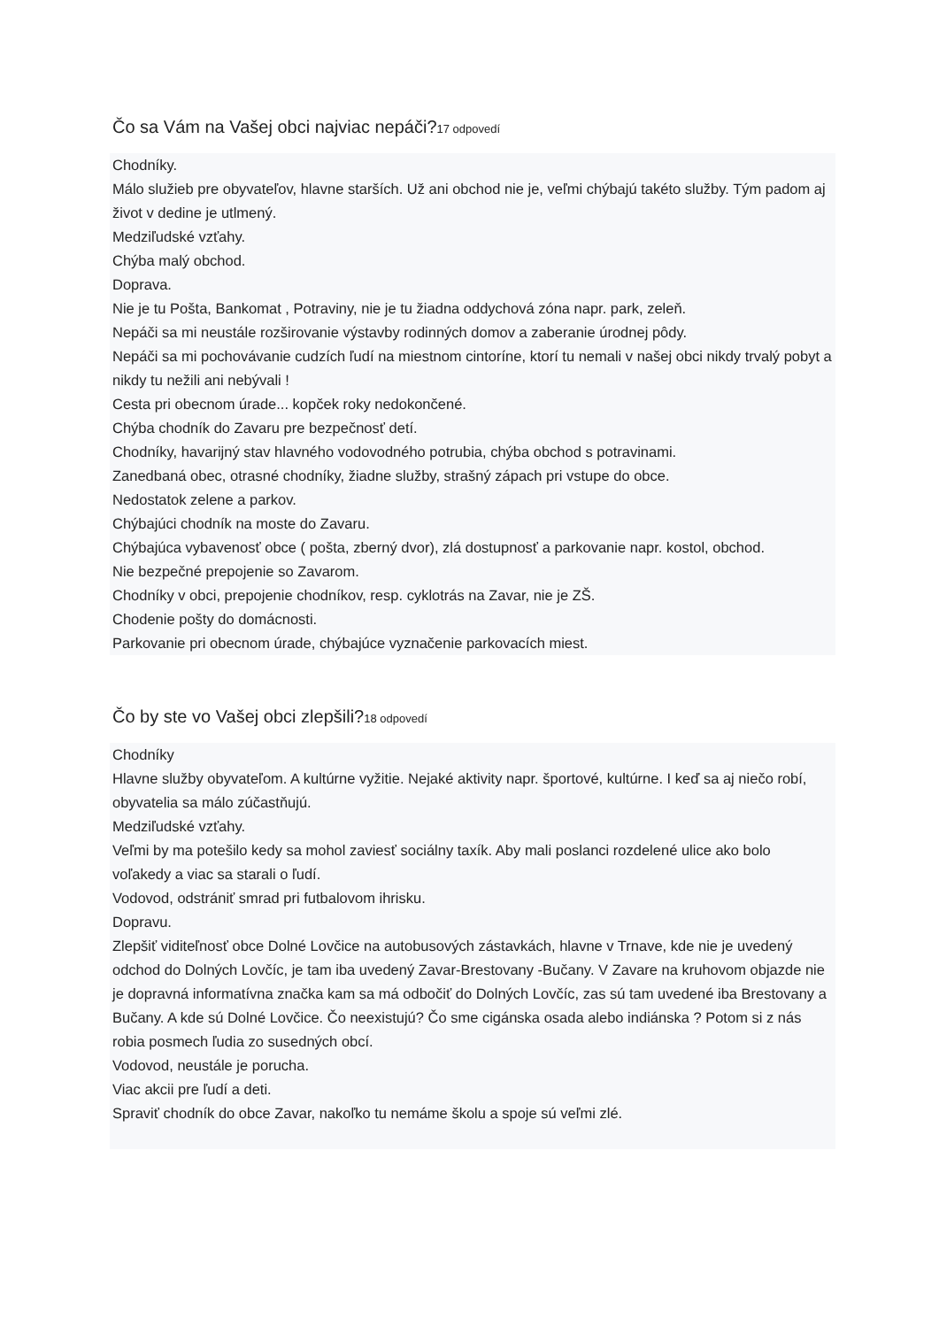Čo sa Vám na Vašej obci najviac nepáči?17 odpovedí
Chodníky.
Málo služieb pre obyvateľov, hlavne starších. Už ani obchod nie je, veľmi chýbajú takéto služby. Tým padom aj život v dedine je utlmený.
Medziľudské vzťahy.
Chýba malý obchod.
Doprava.
Nie je tu Pošta, Bankomat , Potraviny, nie je tu žiadna oddychová zóna napr. park, zeleň.
Nepáči sa mi neustále rozširovanie výstavby rodinných domov a zaberanie úrodnej pôdy.
Nepáči sa mi pochovávanie cudzích ľudí na miestnom cintoríne, ktorí tu nemali v našej obci nikdy trvalý pobyt a nikdy tu nežili ani nebývali !
Cesta pri obecnom úrade... kopček roky nedokončené.
Chýba chodník do Zavaru pre bezpečnosť detí.
Chodníky, havarijný stav hlavného vodovodného potrubia, chýba obchod s potravinami.
Zanedbaná obec, otrasné chodníky, žiadne služby, strašný zápach pri vstupe do obce.
Nedostatok zelene a parkov.
Chýbajúci chodník na moste do Zavaru.
Chýbajúca vybavenosť obce ( pošta, zberný dvor), zlá dostupnosť a parkovanie napr. kostol, obchod.
Nie bezpečné prepojenie so Zavarom.
Chodníky v obci, prepojenie chodníkov, resp. cyklotrás na Zavar, nie je ZŠ.
Chodenie pošty do domácnosti.
Parkovanie pri obecnom úrade, chýbajúce vyznačenie parkovacích miest.
Čo by ste vo Vašej obci zlepšili?18 odpovedí
Chodníky
Hlavne služby obyvateľom. A kultúrne vyžitie. Nejaké aktivity napr. športové, kultúrne. I keď sa aj niečo robí, obyvatelia sa málo zúčastňujú.
Medziľudské vzťahy.
Veľmi by ma potešilo kedy sa mohol zaviesť sociálny taxík. Aby mali poslanci rozdelené ulice ako bolo voľakedy a viac sa starali o ľudí.
Vodovod, odstrániť smrad pri futbalovom ihrisku.
Dopravu.
Zlepšiť viditeľnosť obce Dolné Lovčice na autobusových zástavkách, hlavne v Trnave, kde nie je uvedený odchod do Dolných Lovčíc, je tam iba uvedený Zavar-Brestovany -Bučany. V Zavare na kruhovom objazde nie je dopravná informatívna značka kam sa má odbočiť do Dolných Lovčíc, zas sú tam uvedené iba Brestovany a Bučany. A kde sú Dolné Lovčice. Čo neexistujú? Čo sme cigánska osada alebo indiánska ? Potom si z nás robia posmech ľudia zo susedných obcí.
Vodovod, neustále je porucha.
Viac akcii pre ľudí a deti.
Spraviť chodník do obce Zavar, nakoľko tu nemáme školu a spoje sú veľmi zlé.